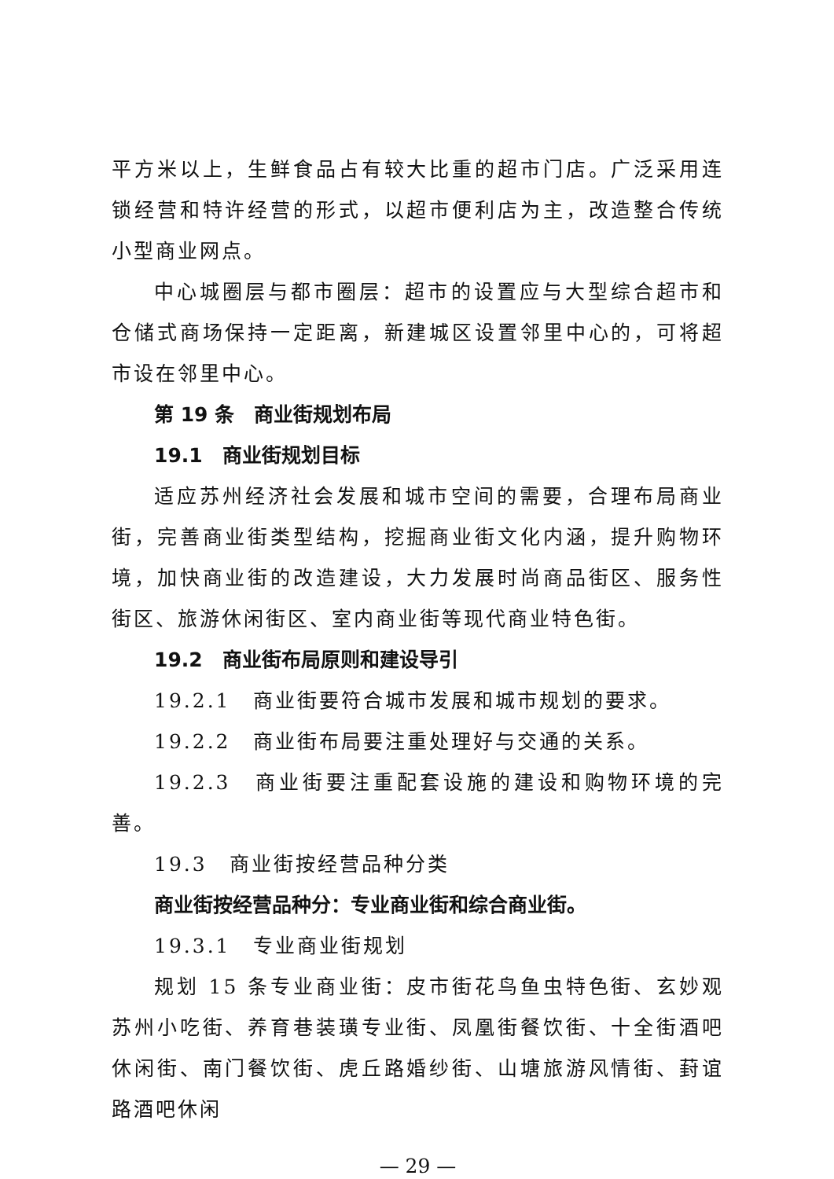平方米以上，生鲜食品占有较大比重的超市门店。广泛采用连锁经营和特许经营的形式，以超市便利店为主，改造整合传统小型商业网点。
中心城圈层与都市圈层：超市的设置应与大型综合超市和仓储式商场保持一定距离，新建城区设置邻里中心的，可将超市设在邻里中心。
第 19 条　商业街规划布局
19.1　商业街规划目标
适应苏州经济社会发展和城市空间的需要，合理布局商业街，完善商业街类型结构，挖掘商业街文化内涵，提升购物环境，加快商业街的改造建设，大力发展时尚商品街区、服务性街区、旅游休闲街区、室内商业街等现代商业特色街。
19.2　商业街布局原则和建设导引
19.2.1　商业街要符合城市发展和城市规划的要求。
19.2.2　商业街布局要注重处理好与交通的关系。
19.2.3　商业街要注重配套设施的建设和购物环境的完善。
19.3　商业街按经营品种分类
商业街按经营品种分：专业商业街和综合商业街。
19.3.1　专业商业街规划
规划 15 条专业商业街：皮市街花鸟鱼虫特色街、玄妙观苏州小吃街、养育巷装璜专业街、凤凰街餐饮街、十全街酒吧休闲街、南门餐饮街、虎丘路婚纱街、山塘旅游风情街、葑谊路酒吧休闲
— 29 —